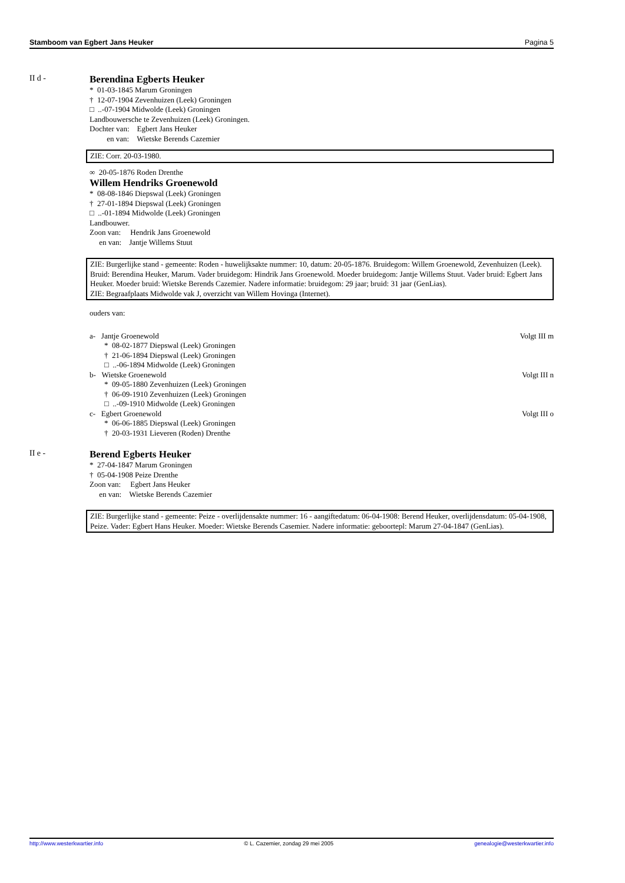Stamboom van Egbert Jans Heuker Pagina 5
II d -
Berendina Egberts Heuker
* 01-03-1845 Marum Groningen
† 12-07-1904 Zevenhuizen (Leek) Groningen
□ ..-07-1904 Midwolde (Leek) Groningen
Landbouwersche te Zevenhuizen (Leek) Groningen.
Dochter van: Egbert Jans Heuker
en van: Wietske Berends Cazemier
ZIE: Corr. 20-03-1980.
∞ 20-05-1876 Roden Drenthe
Willem Hendriks Groenewold
* 08-08-1846 Diepswal (Leek) Groningen
† 27-01-1894 Diepswal (Leek) Groningen
□ ..-01-1894 Midwolde (Leek) Groningen
Landbouwer.
Zoon van: Hendrik Jans Groenewold
en van: Jantje Willems Stuut
ZIE: Burgerlijke stand - gemeente: Roden - huwelijksakte nummer: 10, datum: 20-05-1876. Bruidegom: Willem Groenewold, Zevenhuizen (Leek). Bruid: Berendina Heuker, Marum. Vader bruidegom: Hindrik Jans Groenewold. Moeder bruidegom: Jantje Willems Stuut. Vader bruid: Egbert Jans Heuker. Moeder bruid: Wietske Berends Cazemier. Nadere informatie: bruidegom: 29 jaar; bruid: 31 jaar (GenLias).
ZIE: Begraafplaats Midwolde vak J, overzicht van Willem Hovinga (Internet).
ouders van:
a- Jantje Groenewold Volgt III m
* 08-02-1877 Diepswal (Leek) Groningen
† 21-06-1894 Diepswal (Leek) Groningen
□ ..-06-1894 Midwolde (Leek) Groningen
b- Wietske Groenewold Volgt III n
* 09-05-1880 Zevenhuizen (Leek) Groningen
† 06-09-1910 Zevenhuizen (Leek) Groningen
□ ..-09-1910 Midwolde (Leek) Groningen
c- Egbert Groenewold Volgt III o
* 06-06-1885 Diepswal (Leek) Groningen
† 20-03-1931 Lieveren (Roden) Drenthe
II e -
Berend Egberts Heuker
* 27-04-1847 Marum Groningen
† 05-04-1908 Peize Drenthe
Zoon van: Egbert Jans Heuker
en van: Wietske Berends Cazemier
ZIE: Burgerlijke stand - gemeente: Peize - overlijdensakte nummer: 16 - aangiftedatum: 06-04-1908: Berend Heuker, overlijdensdatum: 05-04-1908, Peize. Vader: Egbert Hans Heuker. Moeder: Wietske Berends Casemier. Nadere informatie: geboortepl: Marum 27-04-1847 (GenLias).
http://www.westerkwartier.info © L. Cazemier, zondag 29 mei 2005 genealogie@westerkwartier.info